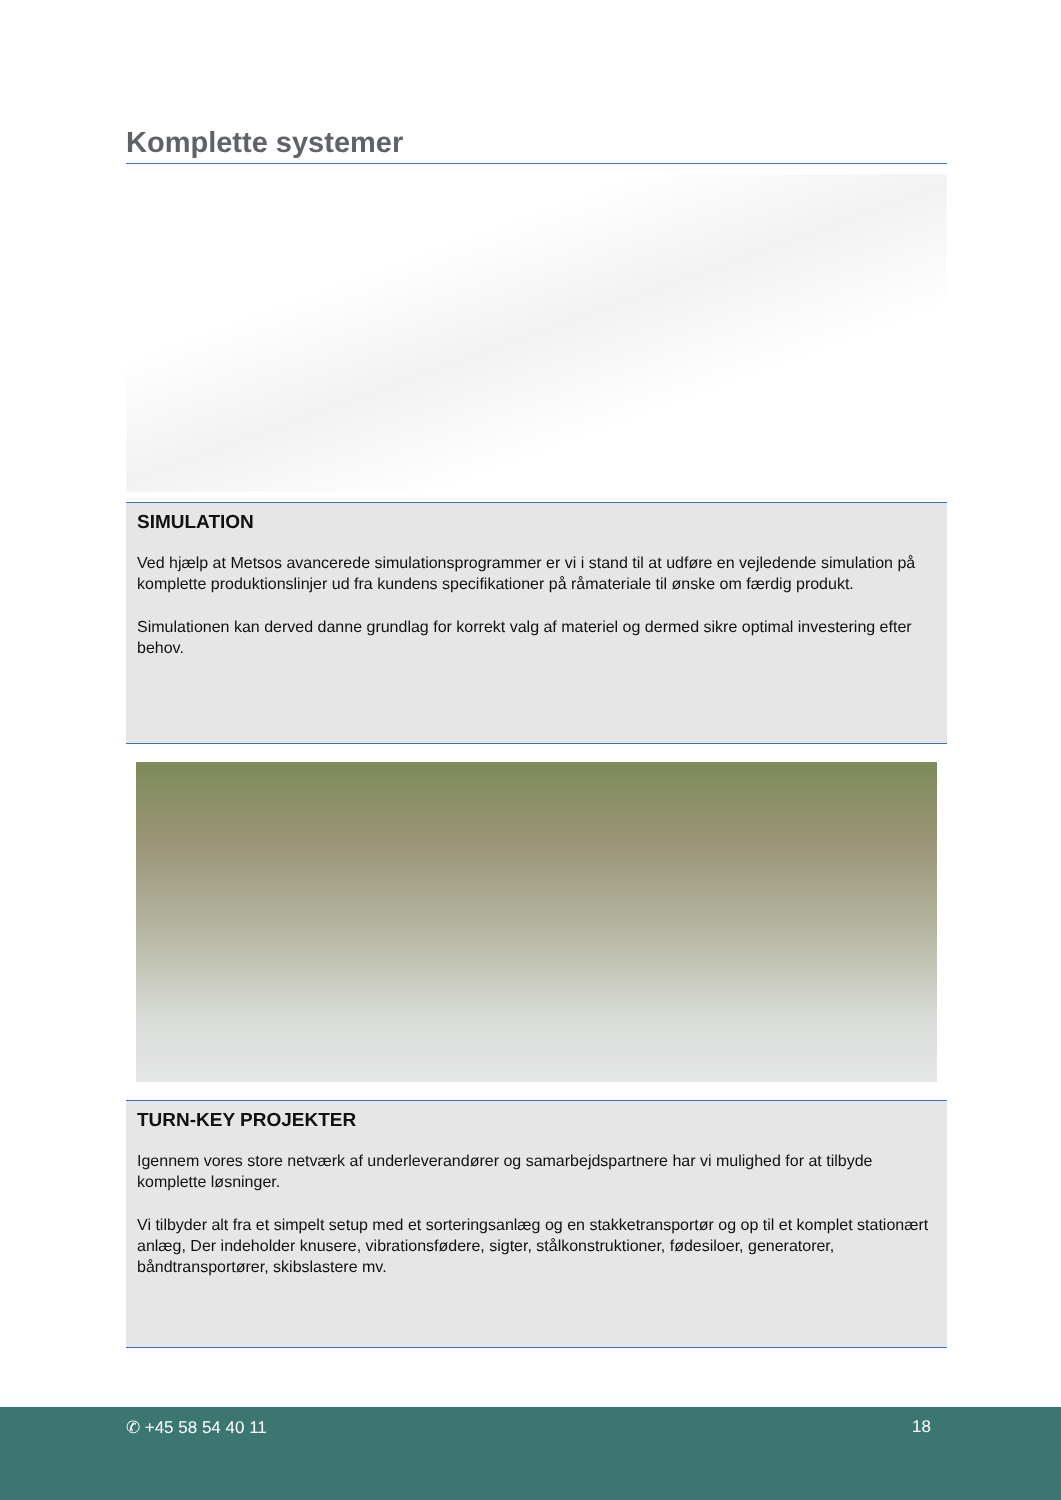Komplette systemer
SIMULATION
Ved hjælp at Metsos avancerede simulationsprogrammer er vi i stand til at udføre en vejledende simulation på komplette produktionslinjer ud fra kundens specifikationer på råmateriale til ønske om færdig produkt.
Simulationen kan derved danne grundlag for korrekt valg af materiel og dermed sikre optimal investering efter behov.
TURN-KEY PROJEKTER
Igennem vores store netværk af underleverandører og samarbejdspartnere har vi mulighed for at tilbyde komplette løsninger.
Vi tilbyder alt fra et simpelt setup med et sorteringsanlæg og en stakketransportør og op til et komplet stationært anlæg, Der indeholder knusere, vibrationsfødere, sigter, stålkonstruktioner, fødesiloer, generatorer, båndtransportører, skibslastere mv.
✆ +45 58 54 40 11 18